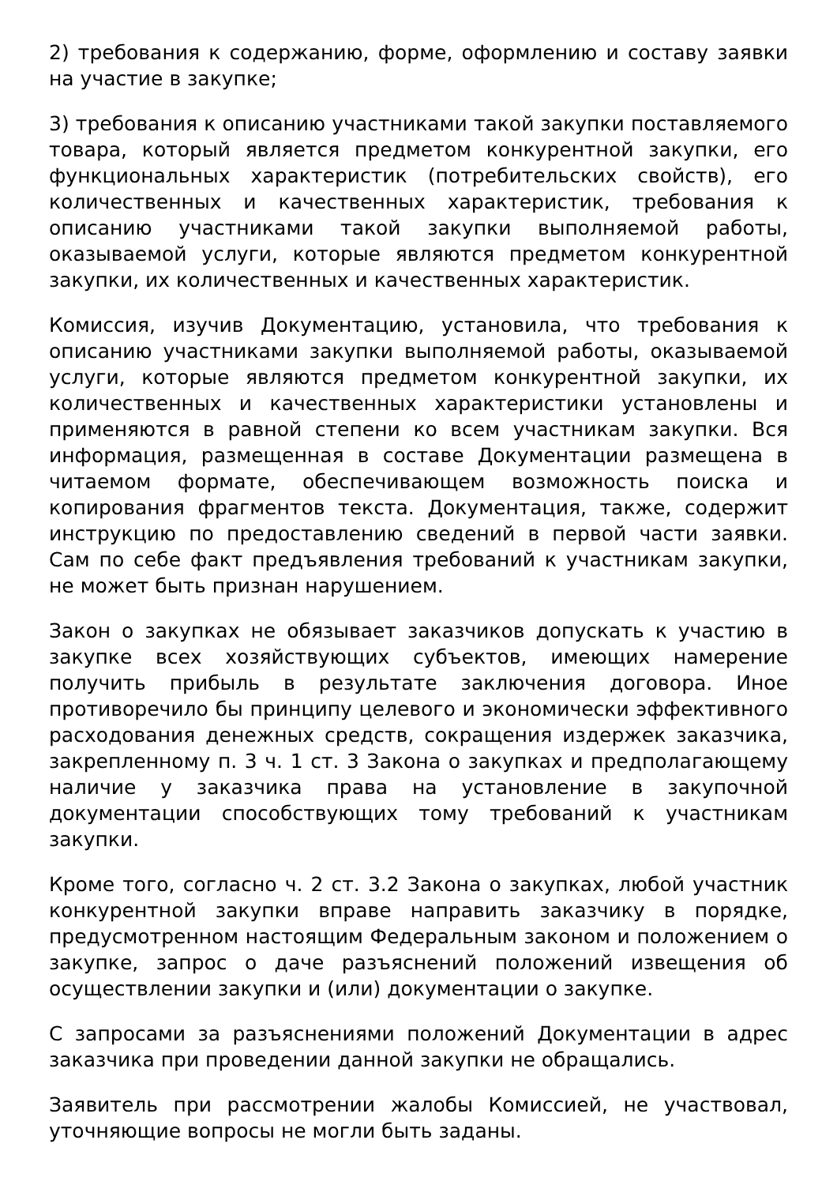2) требования к содержанию, форме, оформлению и составу заявки на участие в закупке;
3) требования к описанию участниками такой закупки поставляемого товара, который является предметом конкурентной закупки, его функциональных характеристик (потребительских свойств), его количественных и качественных характеристик, требования к описанию участниками такой закупки выполняемой работы, оказываемой услуги, которые являются предметом конкурентной закупки, их количественных и качественных характеристик.
Комиссия, изучив Документацию, установила, что требования к описанию участниками закупки выполняемой работы, оказываемой услуги, которые являются предметом конкурентной закупки, их количественных и качественных характеристики установлены и применяются в равной степени ко всем участникам закупки. Вся информация, размещенная в составе Документации размещена в читаемом формате, обеспечивающем возможность поиска и копирования фрагментов текста. Документация, также, содержит инструкцию по предоставлению сведений в первой части заявки. Сам по себе факт предъявления требований к участникам закупки, не может быть признан нарушением.
Закон о закупках не обязывает заказчиков допускать к участию в закупке всех хозяйствующих субъектов, имеющих намерение получить прибыль в результате заключения договора. Иное противоречило бы принципу целевого и экономически эффективного расходования денежных средств, сокращения издержек заказчика, закрепленному п. 3 ч. 1 ст. 3 Закона о закупках и предполагающему наличие у заказчика права на установление в закупочной документации способствующих тому требований к участникам закупки.
Кроме того, согласно ч. 2 ст. 3.2 Закона о закупках, любой участник конкурентной закупки вправе направить заказчику в порядке, предусмотренном настоящим Федеральным законом и положением о закупке, запрос о даче разъяснений положений извещения об осуществлении закупки и (или) документации о закупке.
С запросами за разъяснениями положений Документации в адрес заказчика при проведении данной закупки не обращались.
Заявитель при рассмотрении жалобы Комиссией, не участвовал, уточняющие вопросы не могли быть заданы.